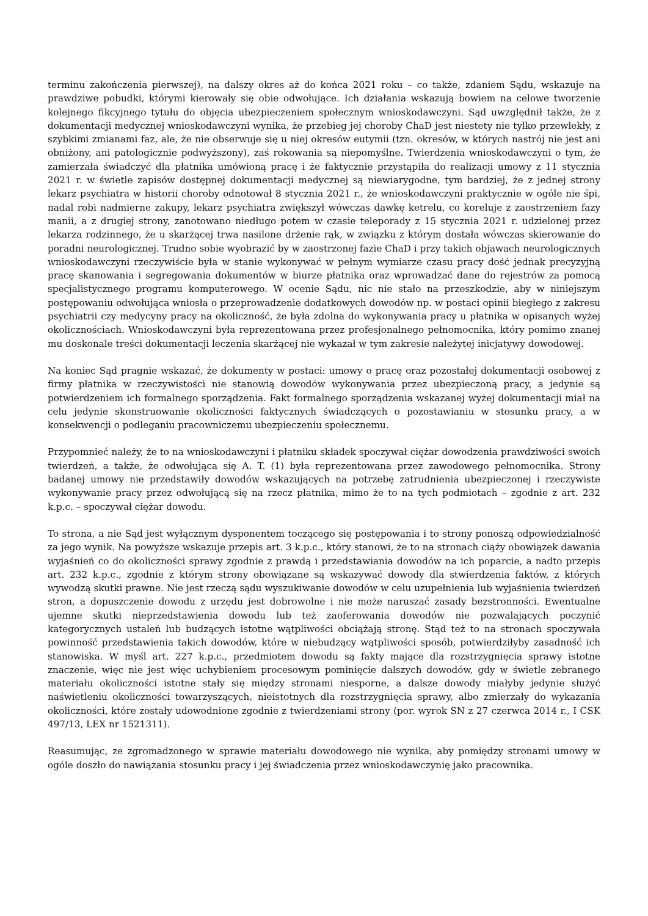terminu zakończenia pierwszej), na dalszy okres aż do końca 2021 roku – co także, zdaniem Sądu, wskazuje na prawdziwe pobudki, którymi kierowały się obie odwołujące. Ich działania wskazują bowiem na celowe tworzenie kolejnego fikcyjnego tytułu do objęcia ubezpieczeniem społecznym wnioskodawczyni. Sąd uwzględnił także, że z dokumentacji medycznej wnioskodawczyni wynika, że przebieg jej choroby ChaD jest niestety nie tylko przewlekły, z szybkimi zmianami faz, ale, że nie obserwuje się u niej okresów eutymii (tzn. okresów, w których nastrój nie jest ani obniżony, ani patologicznie podwyższony), zaś rokowania są niepomyślne. Twierdzenia wnioskodawczyni o tym, że zamierzała świadczyć dla płatnika umówioną pracę i że faktycznie przystąpiła do realizacji umowy z 11 stycznia 2021 r. w świetle zapisów dostępnej dokumentacji medycznej są niewiarygodne, tym bardziej, że z jednej strony lekarz psychiatra w historii choroby odnotował 8 stycznia 2021 r., że wnioskodawczyni praktycznie w ogóle nie śpi, nadal robi nadmierne zakupy, lekarz psychiatra zwiększył wówczas dawkę ketrelu, co koreluje z zaostrzeniem fazy manii, a z drugiej strony, zanotowano niedługo potem w czasie teleporady z 15 stycznia 2021 r. udzielonej przez lekarza rodzinnego, że u skarżącej trwa nasilone drżenie rąk, w związku z którym dostała wówczas skierowanie do poradni neurologicznej. Trudno sobie wyobrazić by w zaostrzonej fazie ChaD i przy takich objawach neurologicznych wnioskodawczyni rzeczywiście była w stanie wykonywać w pełnym wymiarze czasu pracy dość jednak precyzyjną pracę skanowania i segregowania dokumentów w biurze płatnika oraz wprowadzać dane do rejestrów za pomocą specjalistycznego programu komputerowego. W ocenie Sądu, nic nie stało na przeszkodzie, aby w niniejszym postępowaniu odwołująca wniosła o przeprowadzenie dodatkowych dowodów np. w postaci opinii biegłego z zakresu psychiatrii czy medycyny pracy na okoliczność, że była zdolna do wykonywania pracy u płatnika w opisanych wyżej okolicznościach. Wnioskodawczyni była reprezentowana przez profesjonalnego pełnomocnika, który pomimo znanej mu doskonale treści dokumentacji leczenia skarżącej nie wykazał w tym zakresie należytej inicjatywy dowodowej.
Na koniec Sąd pragnie wskazać, że dokumenty w postaci: umowy o pracę oraz pozostałej dokumentacji osobowej z firmy płatnika w rzeczywistości nie stanowią dowodów wykonywania przez ubezpieczoną pracy, a jedynie są potwierdzeniem ich formalnego sporządzenia. Fakt formalnego sporządzenia wskazanej wyżej dokumentacji miał na celu jedynie skonstruowanie okoliczności faktycznych świadczących o pozostawianiu w stosunku pracy, a w konsekwencji o podleganiu pracowniczemu ubezpieczeniu społecznemu.
Przypomnieć należy, że to na wnioskodawczyni i płatniku składek spoczywał ciężar dowodzenia prawdziwości swoich twierdzeń, a także, że odwołująca się A. T. (1) była reprezentowana przez zawodowego pełnomocnika. Strony badanej umowy nie przedstawiły dowodów wskazujących na potrzebę zatrudnienia ubezpieczonej i rzeczywiste wykonywanie pracy przez odwołującą się na rzecz płatnika, mimo że to na tych podmiotach – zgodnie z art. 232 k.p.c. – spoczywał ciężar dowodu.
To strona, a nie Sąd jest wyłącznym dysponentem toczącego się postępowania i to strony ponoszą odpowiedzialność za jego wynik. Na powyższe wskazuje przepis art. 3 k.p.c., który stanowi, że to na stronach ciąży obowiązek dawania wyjaśnień co do okoliczności sprawy zgodnie z prawdą i przedstawiania dowodów na ich poparcie, a nadto przepis art. 232 k.p.c., zgodnie z którym strony obowiązane są wskazywać dowody dla stwierdzenia faktów, z których wywodzą skutki prawne. Nie jest rzeczą sądu wyszukiwanie dowodów w celu uzupełnienia lub wyjaśnienia twierdzeń stron, a dopuszczenie dowodu z urzędu jest dobrowolne i nie może naruszać zasady bezstronności. Ewentualne ujemne skutki nieprzedstawienia dowodu lub też zaoferowania dowodów nie pozwalających poczynić kategorycznych ustaleń lub budzących istotne wątpliwości obciążają stronę. Stąd też to na stronach spoczywała powinność przedstawienia takich dowodów, które w niebudzący wątpliwości sposób, potwierdziłyby zasadność ich stanowiska. W myśl art. 227 k.p.c., przedmiotem dowodu są fakty mające dla rozstrzygnięcia sprawy istotne znaczenie, więc nie jest więc uchybieniem procesowym pominięcie dalszych dowodów, gdy w świetle zebranego materiału okoliczności istotne stały się między stronami niesporne, a dalsze dowody miałyby jedynie służyć naświetleniu okoliczności towarzyszących, nieistotnych dla rozstrzygnięcia sprawy, albo zmierzały do wykazania okoliczności, które zostały udowodnione zgodnie z twierdzeniami strony (por. wyrok SN z 27 czerwca 2014 r., I CSK 497/13, LEX nr 1521311).
Reasumując, ze zgromadzonego w sprawie materiału dowodowego nie wynika, aby pomiędzy stronami umowy w ogóle doszło do nawiązania stosunku pracy i jej świadczenia przez wnioskodawczynię jako pracownika.